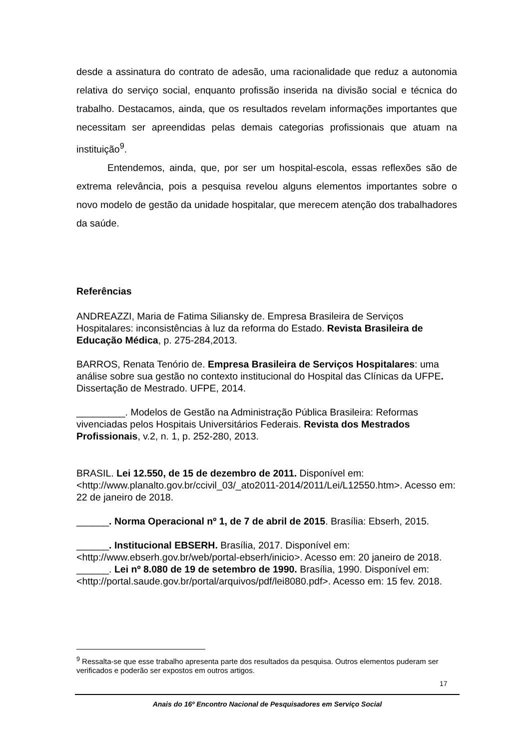desde a assinatura do contrato de adesão, uma racionalidade que reduz a autonomia relativa do serviço social, enquanto profissão inserida na divisão social e técnica do trabalho. Destacamos, ainda, que os resultados revelam informações importantes que necessitam ser apreendidas pelas demais categorias profissionais que atuam na instituição<sup>9</sup>.
Entendemos, ainda, que, por ser um hospital-escola, essas reflexões são de extrema relevância, pois a pesquisa revelou alguns elementos importantes sobre o novo modelo de gestão da unidade hospitalar, que merecem atenção dos trabalhadores da saúde.
Referências
ANDREAZZI, Maria de Fatima Siliansky de. Empresa Brasileira de Serviços Hospitalares: inconsistências à luz da reforma do Estado. Revista Brasileira de Educação Médica, p. 275-284,2013.
BARROS, Renata Tenório de. Empresa Brasileira de Serviços Hospitalares: uma análise sobre sua gestão no contexto institucional do Hospital das Clínicas da UFPE. Dissertação de Mestrado. UFPE, 2014.
_________. Modelos de Gestão na Administração Pública Brasileira: Reformas vivenciadas pelos Hospitais Universitários Federais. Revista dos Mestrados Profissionais, v.2, n. 1, p. 252-280, 2013.
BRASIL. Lei 12.550, de 15 de dezembro de 2011. Disponível em: <http://www.planalto.gov.br/ccivil_03/_ato2011-2014/2011/Lei/L12550.htm>. Acesso em: 22 de janeiro de 2018.
______. Norma Operacional nº 1, de 7 de abril de 2015. Brasília: Ebserh, 2015.
______. Institucional EBSERH. Brasília, 2017. Disponível em: <http://www.ebserh.gov.br/web/portal-ebserh/inicio>. Acesso em: 20 janeiro de 2018.
______. Lei nº 8.080 de 19 de setembro de 1990. Brasília, 1990. Disponível em: <http://portal.saude.gov.br/portal/arquivos/pdf/lei8080.pdf>. Acesso em: 15 fev. 2018.
<sup>9</sup> Ressalta-se que esse trabalho apresenta parte dos resultados da pesquisa. Outros elementos puderam ser verificados e poderão ser expostos em outros artigos.
17
Anais do 16º Encontro Nacional de Pesquisadores em Serviço Social